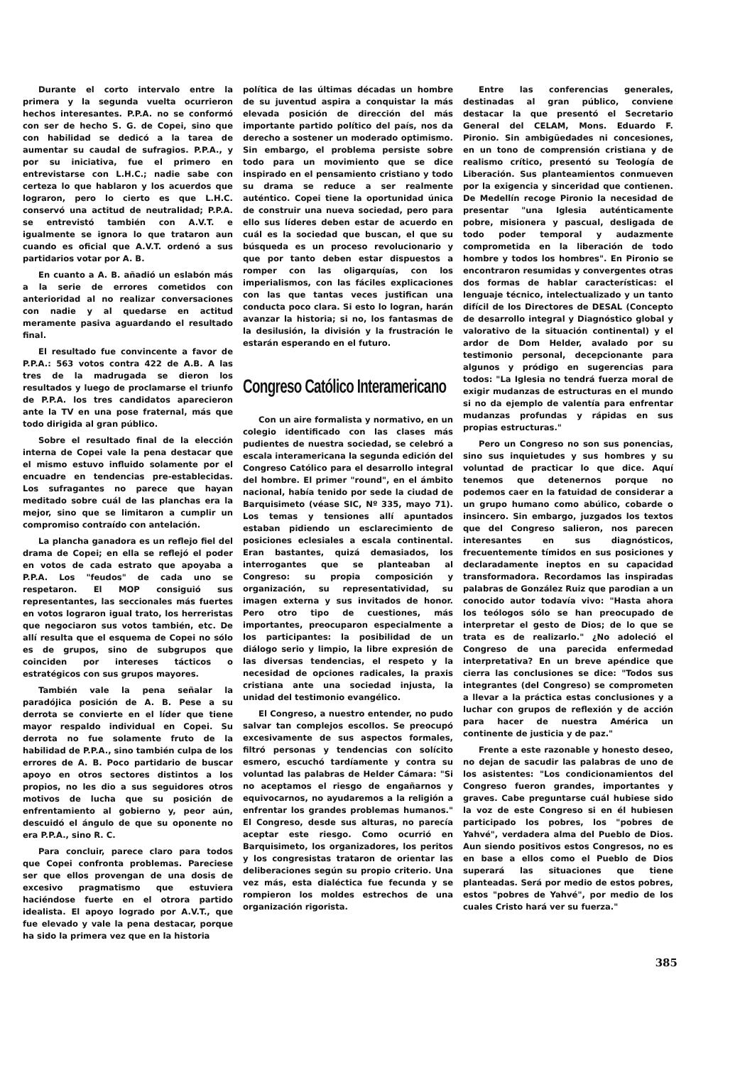Durante el corto intervalo entre la primera y la segunda vuelta ocurrieron hechos interesantes. P.P.A. no se conformó con ser de hecho S. G. de Copei, sino que con habilidad se dedicó a la tarea de aumentar su caudal de sufragios. P.P.A., y por su iniciativa, fue el primero en entrevistarse con L.H.C.; nadie sabe con certeza lo que hablaron y los acuerdos que lograron, pero lo cierto es que L.H.C. conservó una actitud de neutralidad; P.P.A. se entrevistó también con A.V.T. e igualmente se ignora lo que trataron aun cuando es oficial que A.V.T. ordenó a sus partidarios votar por A. B.
En cuanto a A. B. añadió un eslabón más a la serie de errores cometidos con anterioridad al no realizar conversaciones con nadie y al quedarse en actitud meramente pasiva aguardando el resultado final.
El resultado fue convincente a favor de P.P.A.: 563 votos contra 422 de A.B. A las tres de la madrugada se dieron los resultados y luego de proclamarse el triunfo de P.P.A. los tres candidatos aparecieron ante la TV en una pose fraternal, más que todo dirigida al gran público.
Sobre el resultado final de la elección interna de Copei vale la pena destacar que el mismo estuvo influido solamente por el encuadre en tendencias pre-establecidas. Los sufragantes no parece que hayan meditado sobre cuál de las planchas era la mejor, sino que se limitaron a cumplir un compromiso contraído con antelación.
La plancha ganadora es un reflejo fiel del drama de Copei; en ella se reflejó el poder en votos de cada estrato que apoyaba a P.P.A. Los "feudos" de cada uno se respetaron. El MOP consiguió sus representantes, las seccionales más fuertes en votos lograron igual trato, los herreristas que negociaron sus votos también, etc. De allí resulta que el esquema de Copei no sólo es de grupos, sino de subgrupos que coinciden por intereses tácticos o estratégicos con sus grupos mayores.
También vale la pena señalar la paradójica posición de A. B. Pese a su derrota se convierte en el líder que tiene mayor respaldo individual en Copei. Su derrota no fue solamente fruto de la habilidad de P.P.A., sino también culpa de los errores de A. B. Poco partidario de buscar apoyo en otros sectores distintos a los propios, no les dio a sus seguidores otros motivos de lucha que su posición de enfrentamiento al gobierno y, peor aún, descuidó el ángulo de que su oponente no era P.P.A., sino R. C.
Para concluir, parece claro para todos que Copei confronta problemas. Pareciese ser que ellos provengan de una dosis de excesivo pragmatismo que estuviera haciéndose fuerte en el otrora partido idealista. El apoyo logrado por A.V.T., que fue elevado y vale la pena destacar, porque ha sido la primera vez que en la historia
política de las últimas décadas un hombre de su juventud aspira a conquistar la más elevada posición de dirección del más importante partido político del país, nos da derecho a sostener un moderado optimismo. Sin embargo, el problema persiste sobre todo para un movimiento que se dice inspirado en el pensamiento cristiano y todo su drama se reduce a ser realmente auténtico. Copei tiene la oportunidad única de construir una nueva sociedad, pero para ello sus líderes deben estar de acuerdo en cuál es la sociedad que buscan, el que su búsqueda es un proceso revolucionario y que por tanto deben estar dispuestos a romper con las oligarquías, con los imperialismos, con las fáciles explicaciones con las que tantas veces justifican una conducta poco clara. Si esto lo logran, harán avanzar la historia; si no, los fantasmas de la desilusión, la división y la frustración le estarán esperando en el futuro.
Congreso Católico Interamericano
Con un aire formalista y normativo, en un colegio identificado con las clases más pudientes de nuestra sociedad, se celebró a escala interamericana la segunda edición del Congreso Católico para el desarrollo integral del hombre. El primer "round", en el ámbito nacional, había tenido por sede la ciudad de Barquisimeto (véase SIC, Nº 335, mayo 71). Los temas y tensiones allí apuntados estaban pidiendo un esclarecimiento de posiciones eclesiales a escala continental. Eran bastantes, quizá demasiados, los interrogantes que se planteaban al Congreso: su propia composición y organización, su representatividad, su imagen externa y sus invitados de honor. Pero otro tipo de cuestiones, más importantes, preocuparon especialmente a los participantes: la posibilidad de un diálogo serio y limpio, la libre expresión de las diversas tendencias, el respeto y la necesidad de opciones radicales, la praxis cristiana ante una sociedad injusta, la unidad del testimonio evangélico.
El Congreso, a nuestro entender, no pudo salvar tan complejos escollos. Se preocupó excesivamente de sus aspectos formales, filtró personas y tendencias con solícito esmero, escuchó tardíamente y contra su voluntad las palabras de Helder Cámara: "Si no aceptamos el riesgo de engañarnos y equivocarnos, no ayudaremos a la religión a enfrentar los grandes problemas humanos." El Congreso, desde sus alturas, no parecía aceptar este riesgo. Como ocurrió en Barquisimeto, los organizadores, los peritos y los congresistas trataron de orientar las deliberaciones según su propio criterio. Una vez más, esta dialéctica fue fecunda y se rompieron los moldes estrechos de una organización rigorista.
Entre las conferencias generales, destinadas al gran público, conviene destacar la que presentó el Secretario General del CELAM, Mons. Eduardo F. Pironio. Sin ambigüedades ni concesiones, en un tono de comprensión cristiana y de realismo crítico, presentó su Teología de Liberación. Sus planteamientos conmueven por la exigencia y sinceridad que contienen. De Medellín recoge Pironio la necesidad de presentar "una Iglesia auténticamente pobre, misionera y pascual, desligada de todo poder temporal y audazmente comprometida en la liberación de todo hombre y todos los hombres". En Pironio se encontraron resumidas y convergentes otras dos formas de hablar características: el lenguaje técnico, intelectualizado y un tanto difícil de los Directores de DESAL (Concepto de desarrollo integral y Diagnóstico global y valorativo de la situación continental) y el ardor de Dom Helder, avalado por su testimonio personal, decepcionante para algunos y pródigo en sugerencias para todos: "La Iglesia no tendrá fuerza moral de exigir mudanzas de estructuras en el mundo si no da ejemplo de valentía para enfrentar mudanzas profundas y rápidas en sus propias estructuras."
Pero un Congreso no son sus ponencias, sino sus inquietudes y sus hombres y su voluntad de practicar lo que dice. Aquí tenemos que detenernos porque no podemos caer en la fatuidad de considerar a un grupo humano como abúlico, cobarde o insincero. Sin embargo, juzgados los textos que del Congreso salieron, nos parecen interesantes en sus diagnósticos, frecuentemente tímidos en sus posiciones y declaradamente ineptos en su capacidad transformadora. Recordamos las inspiradas palabras de González Ruiz que parodian a un conocido autor todavía vivo: "Hasta ahora los teólogos sólo se han preocupado de interpretar el gesto de Dios; de lo que se trata es de realizarlo." ¿No adoleció el Congreso de una parecida enfermedad interpretativa? En un breve apéndice que cierra las conclusiones se dice: "Todos sus integrantes (del Congreso) se comprometen a llevar a la práctica estas conclusiones y a luchar con grupos de reflexión y de acción para hacer de nuestra América un continente de justicia y de paz."
Frente a este razonable y honesto deseo, no dejan de sacudir las palabras de uno de los asistentes: "Los condicionamientos del Congreso fueron grandes, importantes y graves. Cabe preguntarse cuál hubiese sido la voz de este Congreso si en él hubiesen participado los pobres, los "pobres de Yahvé", verdadera alma del Pueblo de Dios. Aun siendo positivos estos Congresos, no es en base a ellos como el Pueblo de Dios superará las situaciones que tiene planteadas. Será por medio de estos pobres, estos "pobres de Yahvé", por medio de los cuales Cristo hará ver su fuerza."
385